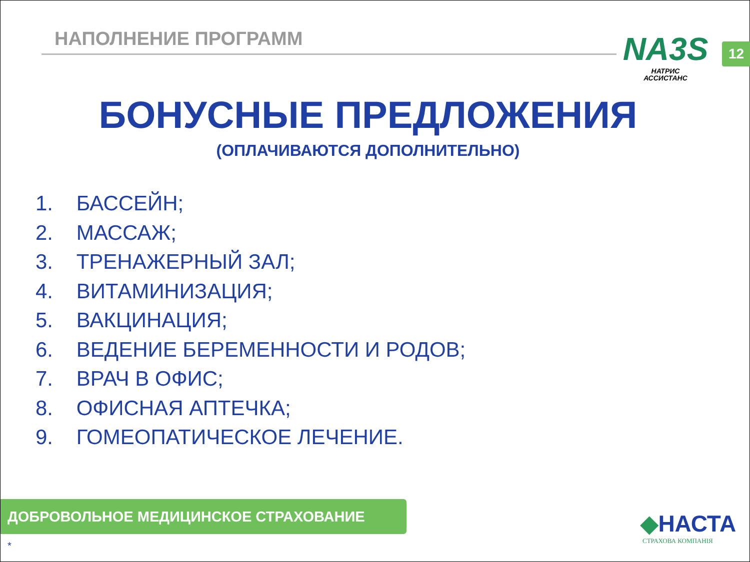НАПОЛНЕНИЕ ПРОГРАММ
NA3S
НАТРИС
АССИСТАНС
12
БОНУСНЫЕ ПРЕДЛОЖЕНИЯ
(ОПЛАЧИВАЮТСЯ ДОПОЛНИТЕЛЬНО)
1. БАССЕЙН;
2. МАССАЖ;
3. ТРЕНАЖЕРНЫЙ ЗАЛ;
4. ВИТАМИНИЗАЦИЯ;
5. ВАКЦИНАЦИЯ;
6. ВЕДЕНИЕ БЕРЕМЕННОСТИ И РОДОВ;
7. ВРАЧ В ОФИС;
8. ОФИСНАЯ АПТЕЧКА;
9. ГОМЕОПАТИЧЕСКОЕ ЛЕЧЕНИЕ.
ДОБРОВОЛЬНОЕ МЕДИЦИНСКОЕ СТРАХОВАНИЕ
*
◆НАСТА
СТРАХОВА КОМПАНІЯ